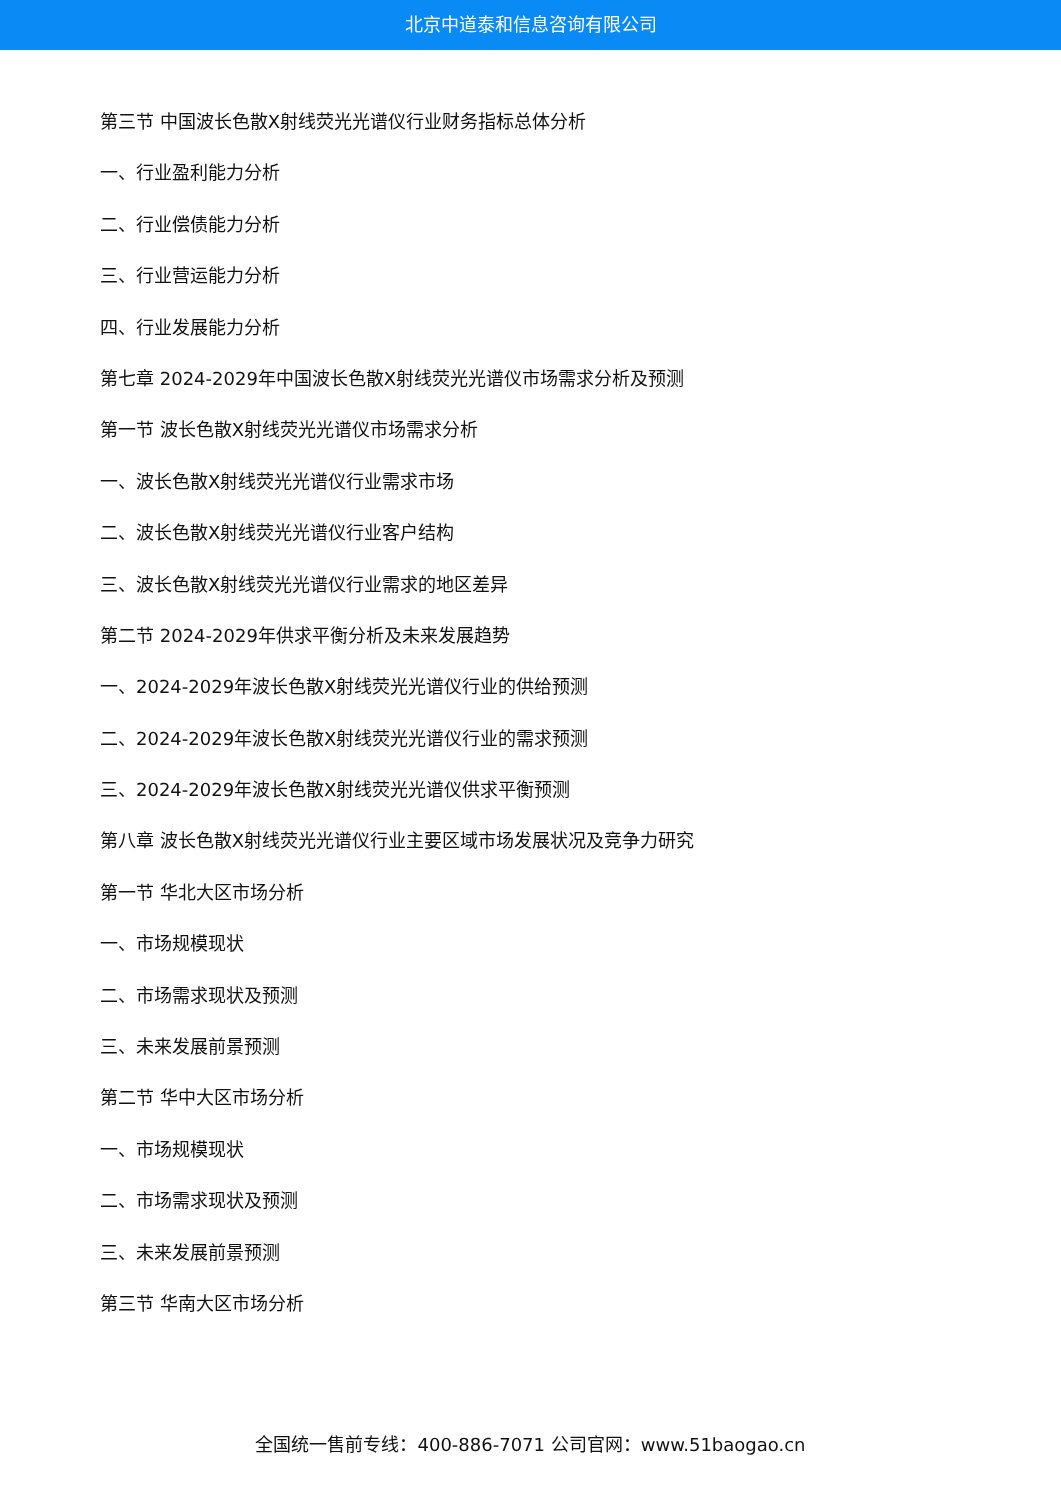北京中道泰和信息咨询有限公司
第三节 中国波长色散X射线荧光光谱仪行业财务指标总体分析
一、行业盈利能力分析
二、行业偿债能力分析
三、行业营运能力分析
四、行业发展能力分析
第七章 2024-2029年中国波长色散X射线荧光光谱仪市场需求分析及预测
第一节 波长色散X射线荧光光谱仪市场需求分析
一、波长色散X射线荧光光谱仪行业需求市场
二、波长色散X射线荧光光谱仪行业客户结构
三、波长色散X射线荧光光谱仪行业需求的地区差异
第二节 2024-2029年供求平衡分析及未来发展趋势
一、2024-2029年波长色散X射线荧光光谱仪行业的供给预测
二、2024-2029年波长色散X射线荧光光谱仪行业的需求预测
三、2024-2029年波长色散X射线荧光光谱仪供求平衡预测
第八章 波长色散X射线荧光光谱仪行业主要区域市场发展状况及竞争力研究
第一节 华北大区市场分析
一、市场规模现状
二、市场需求现状及预测
三、未来发展前景预测
第二节 华中大区市场分析
一、市场规模现状
二、市场需求现状及预测
三、未来发展前景预测
第三节 华南大区市场分析
全国统一售前专线：400-886-7071 公司官网：www.51baogao.cn